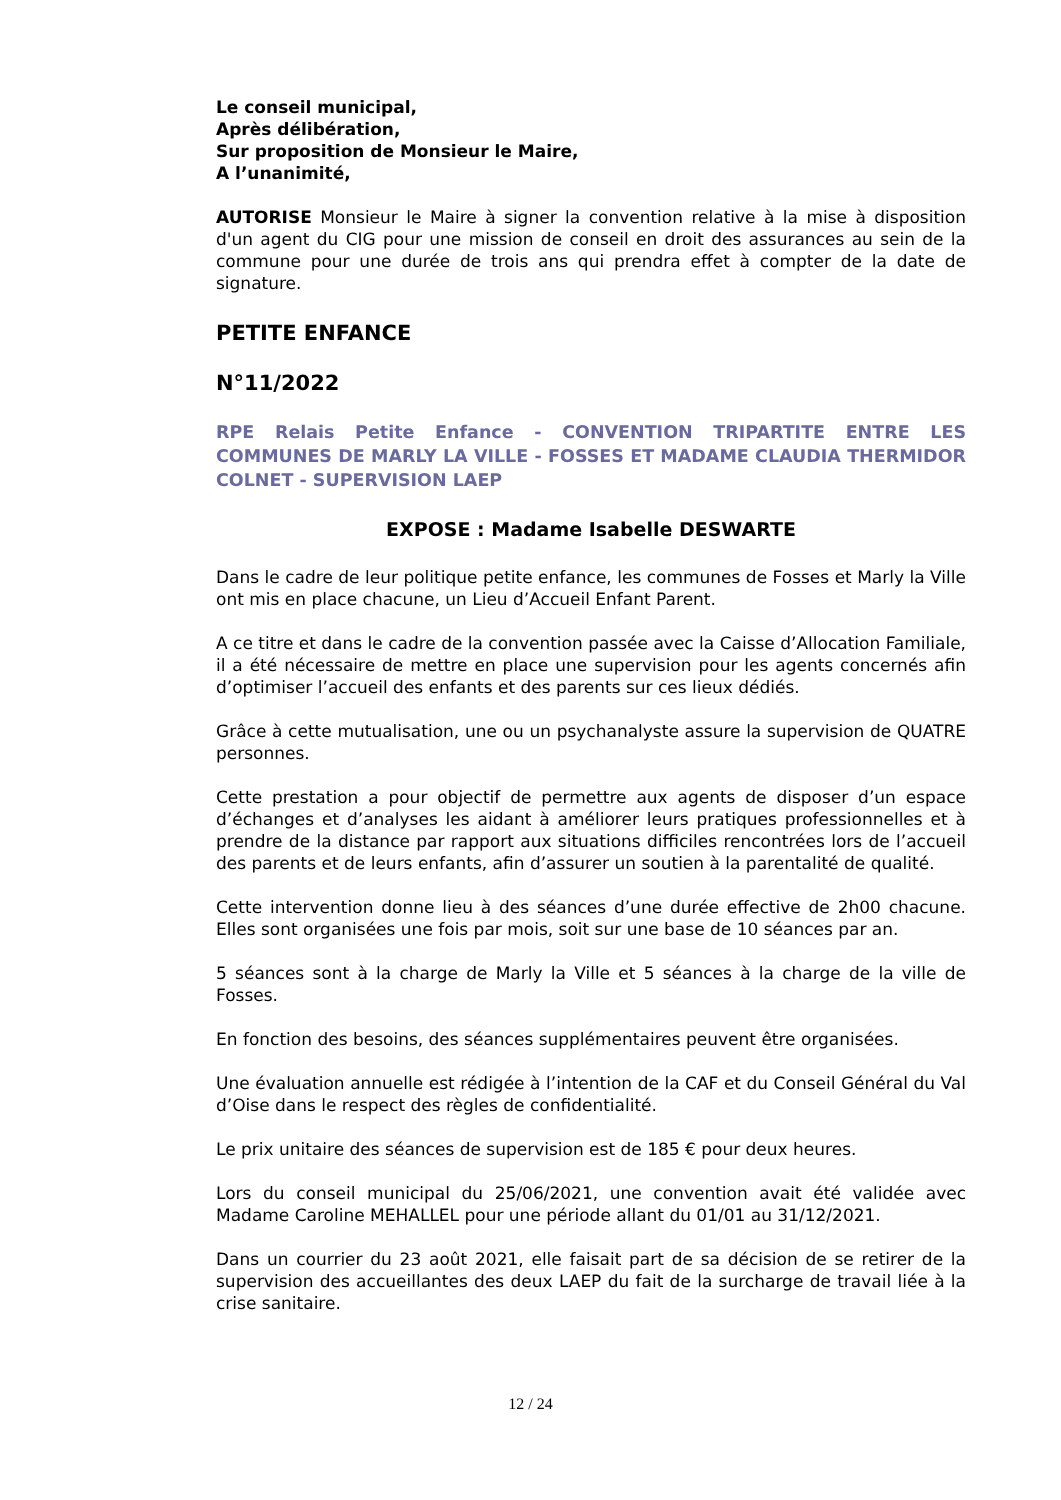Le conseil municipal,
Après délibération,
Sur proposition de Monsieur le Maire,
A l’unanimité,
AUTORISE Monsieur le Maire à signer la convention relative à la mise à disposition d'un agent du CIG pour une mission de conseil en droit des assurances au sein de la commune pour une durée de trois ans qui prendra effet à compter de la date de signature.
PETITE ENFANCE
N°11/2022
RPE Relais Petite Enfance - CONVENTION TRIPARTITE ENTRE LES COMMUNES DE MARLY LA VILLE - FOSSES ET MADAME CLAUDIA THERMIDOR COLNET - SUPERVISION LAEP
EXPOSE : Madame Isabelle DESWARTE
Dans le cadre de leur politique petite enfance, les communes de Fosses et Marly la Ville ont mis en place chacune, un Lieu d’Accueil Enfant Parent.
A ce titre et dans le cadre de la convention passée avec la Caisse d’Allocation Familiale, il a été nécessaire de mettre en place une supervision pour les agents concernés afin d’optimiser l’accueil des enfants et des parents sur ces lieux dédiés.
Grâce à cette mutualisation, une ou un psychanalyste assure la supervision de QUATRE personnes.
Cette prestation a pour objectif de permettre aux agents de disposer d’un espace d’échanges et d’analyses les aidant à améliorer leurs pratiques professionnelles et à prendre de la distance par rapport aux situations difficiles rencontrées lors de l’accueil des parents et de leurs enfants, afin d’assurer un soutien à la parentalité de qualité.
Cette intervention donne lieu à des séances d’une durée effective de 2h00 chacune. Elles sont organisées une fois par mois, soit sur une base de 10 séances par an.
5 séances sont à la charge de Marly la Ville et 5 séances à la charge de la ville de Fosses.
En fonction des besoins, des séances supplémentaires peuvent être organisées.
Une évaluation annuelle est rédigée à l’intention de la CAF et du Conseil Général du Val d’Oise dans le respect des règles de confidentialité.
Le prix unitaire des séances de supervision est de 185 € pour deux heures.
Lors du conseil municipal du 25/06/2021, une convention avait été validée avec Madame Caroline MEHALLEL pour une période allant du 01/01 au 31/12/2021.
Dans un courrier du 23 août 2021, elle faisait part de sa décision de se retirer de la supervision des accueillantes des deux LAEP du fait de la surcharge de travail liée à la crise sanitaire.
12 / 24